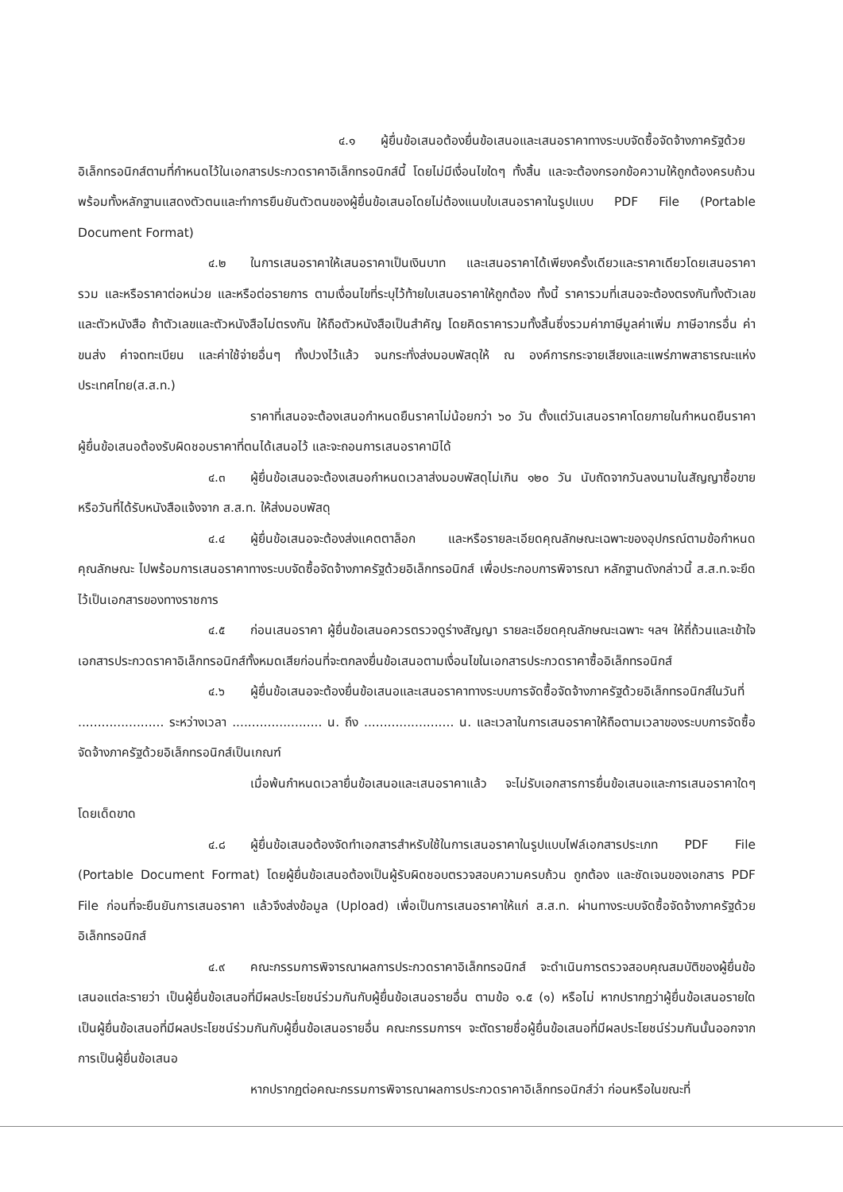๔.๑ ผู้ยื่นข้อเสนอต้องยื่นข้อเสนอและเสนอราคาทางระบบจัดซื้อจัดจ้างภาครัฐด้วยอิเล็กทรอนิกส์ตามที่กำหนดไว้ในเอกสารประกวดราคาอิเล็กทรอนิกส์นี้ โดยไม่มีเงื่อนไขใดๆ ทั้งสิ้น และจะต้องกรอกข้อความให้ถูกต้องครบถ้วน พร้อมทั้งหลักฐานแสดงตัวตนและทำการยืนยันตัวตนของผู้ยื่นข้อเสนอโดยไม่ต้องแนบใบเสนอราคาในรูปแบบ PDF File (Portable Document Format)
๔.๒ ในการเสนอราคาให้เสนอราคาเป็นเงินบาท และเสนอราคาได้เพียงครั้งเดียวและราคาเดียวโดยเสนอราคารวม และหรือราคาต่อหน่วย และหรือต่อรายการ ตามเงื่อนไขที่ระบุไว้ท้ายใบเสนอราคาให้ถูกต้อง ทั้งนี้ ราคารวมที่เสนอจะต้องตรงกันทั้งตัวเลขและตัวหนังสือ ถ้าตัวเลขและตัวหนังสือไม่ตรงกัน ให้ถือตัวหนังสือเป็นสำคัญ โดยคิดราคารวมทั้งสิ้นซึ่งรวมค่าภาษีมูลค่าเพิ่ม ภาษีอากรอื่น ค่าขนส่ง ค่าจดทะเบียน และค่าใช้จ่ายอื่นๆ ทั้งปวงไว้แล้ว จนกระทั่งส่งมอบพัสดุให้ ณ องค์การกระจายเสียงและแพร่ภาพสาธารณะแห่งประเทศไทย(ส.ส.ท.)
ราคาที่เสนอจะต้องเสนอกำหนดยืนราคาไม่น้อยกว่า ๖๐ วัน ตั้งแต่วันเสนอราคาโดยภายในกำหนดยืนราคา ผู้ยื่นข้อเสนอต้องรับผิดชอบราคาที่ตนได้เสนอไว้ และจะถอนการเสนอราคามิได้
๔.๓ ผู้ยื่นข้อเสนอจะต้องเสนอกำหนดเวลาส่งมอบพัสดุไม่เกิน ๑๒๐ วัน นับถัดจากวันลงนามในสัญญาซื้อขาย หรือวันที่ได้รับหนังสือแจ้งจาก ส.ส.ท. ให้ส่งมอบพัสดุ
๔.๔ ผู้ยื่นข้อเสนอจะต้องส่งแคตตาล็อก และหรือรายละเอียดคุณลักษณะเฉพาะของอุปกรณ์ตามข้อกำหนดคุณลักษณะ ไปพร้อมการเสนอราคาทางระบบจัดซื้อจัดจ้างภาครัฐด้วยอิเล็กทรอนิกส์ เพื่อประกอบการพิจารณา หลักฐานดังกล่าวนี้ ส.ส.ท.จะยึดไว้เป็นเอกสารของทางราชการ
๔.๕ ก่อนเสนอราคา ผู้ยื่นข้อเสนอควรตรวจดูร่างสัญญา รายละเอียดคุณลักษณะเฉพาะ ฯลฯ ให้ถี่ถ้วนและเข้าใจเอกสารประกวดราคาอิเล็กทรอนิกส์ทั้งหมดเสียก่อนที่จะตกลงยื่นข้อเสนอตามเงื่อนไขในเอกสารประกวดราคาซื้ออิเล็กทรอนิกส์
๔.๖ ผู้ยื่นข้อเสนอจะต้องยื่นข้อเสนอและเสนอราคาทางระบบการจัดซื้อจัดจ้างภาครัฐด้วยอิเล็กทรอนิกส์ในวันที่ ...................... ระหว่างเวลา ....................... น. ถึง ....................... น. และเวลาในการเสนอราคาให้ถือตามเวลาของระบบการจัดซื้อจัดจ้างภาครัฐด้วยอิเล็กทรอนิกส์เป็นเกณฑ์
เมื่อพ้นกำหนดเวลายื่นข้อเสนอและเสนอราคาแล้ว จะไม่รับเอกสารการยื่นข้อเสนอและการเสนอราคาใดๆ โดยเด็ดขาด
๔.๘ ผู้ยื่นข้อเสนอต้องจัดทำเอกสารสำหรับใช้ในการเสนอราคาในรูปแบบไฟล์เอกสารประเภท PDF File (Portable Document Format) โดยผู้ยื่นข้อเสนอต้องเป็นผู้รับผิดชอบตรวจสอบความครบถ้วน ถูกต้อง และชัดเจนของเอกสาร PDF File ก่อนที่จะยืนยันการเสนอราคา แล้วจึงส่งข้อมูล (Upload) เพื่อเป็นการเสนอราคาให้แก่ ส.ส.ท. ผ่านทางระบบจัดซื้อจัดจ้างภาครัฐด้วยอิเล็กทรอนิกส์
๔.๙ คณะกรรมการพิจารณาผลการประกวดราคาอิเล็กทรอนิกส์ จะดำเนินการตรวจสอบคุณสมบัติของผู้ยื่นข้อเสนอแต่ละรายว่า เป็นผู้ยื่นข้อเสนอที่มีผลประโยชน์ร่วมกันกับผู้ยื่นข้อเสนอรายอื่น ตามข้อ ๑.๕ (๑) หรือไม่ หากปรากฏว่าผู้ยื่นข้อเสนอรายใดเป็นผู้ยื่นข้อเสนอที่มีผลประโยชน์ร่วมกันกับผู้ยื่นข้อเสนอรายอื่น คณะกรรมการฯ จะตัดรายชื่อผู้ยื่นข้อเสนอที่มีผลประโยชน์ร่วมกันนั้นออกจากการเป็นผู้ยื่นข้อเสนอ
หากปรากฏต่อคณะกรรมการพิจารณาผลการประกวดราคาอิเล็กทรอนิกส์ว่า ก่อนหรือในขณะที่